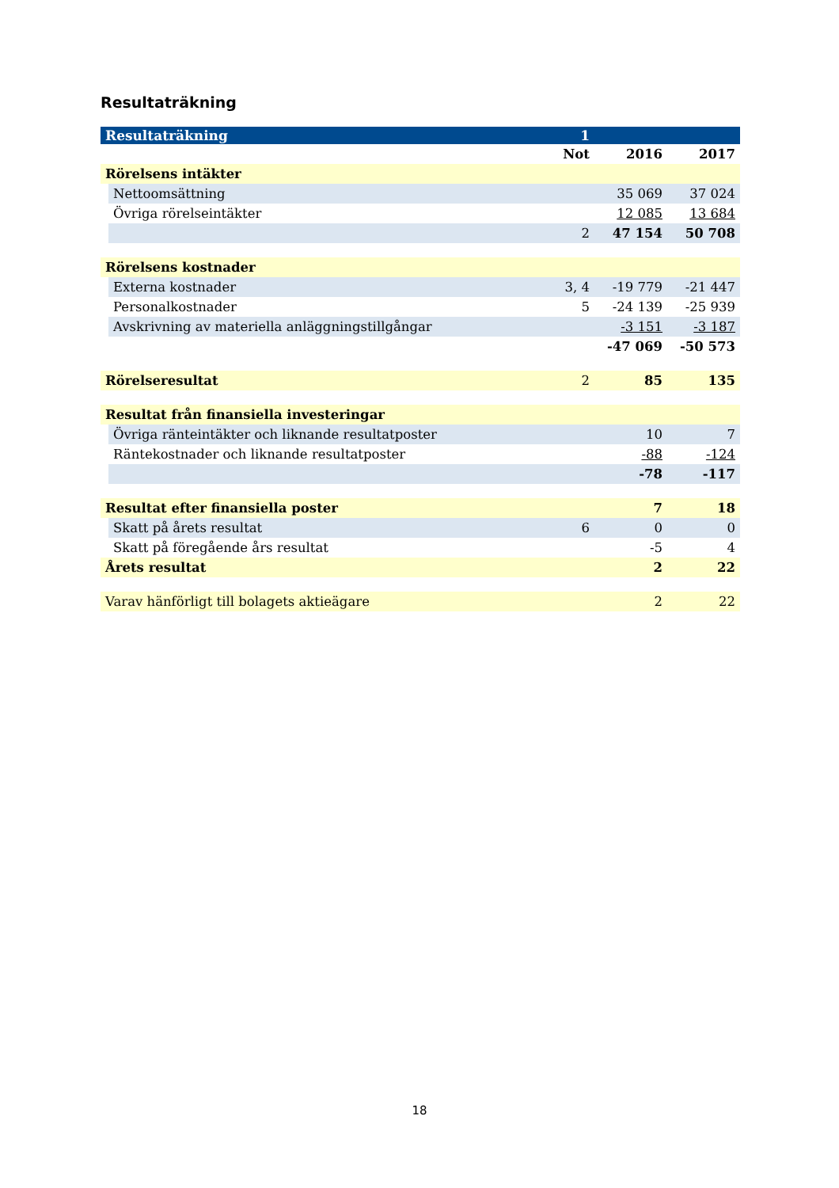Resultaträkning
| Resultaträkning | | 1 | | |
| | | Not | 2016 | 2017 |
| Rörelsens intäkter | | | | |
| | Nettoomsättning | | 35 069 | 37 024 |
| | Övriga rörelseintäkter | | 12 085 | 13 684 |
| | | 2 | 47 154 | 50 708 |
| Rörelsens kostnader | | | | |
| | Externa kostnader | 3, 4 | -19 779 | -21 447 |
| | Personalkostnader | 5 | -24 139 | -25 939 |
| | Avskrivning av materiella anläggningstillgångar | | -3 151 | -3 187 |
| | | | -47 069 | -50 573 |
| Rörelseresultat | | 2 | 85 | 135 |
| Resultat från finansiella investeringar | | | | |
| | Övriga ränteintäkter och liknande resultatposter | | 10 | 7 |
| | Räntekostnader och liknande resultatposter | | -88 | -124 |
| | | | -78 | -117 |
| Resultat efter finansiella poster | | | 7 | 18 |
| | Skatt på årets resultat | 6 | 0 | 0 |
| | Skatt på föregående års resultat | | -5 | 4 |
| Årets resultat | | | 2 | 22 |
| Varav hänförligt till bolagets aktieägare | | | 2 | 22 |
18